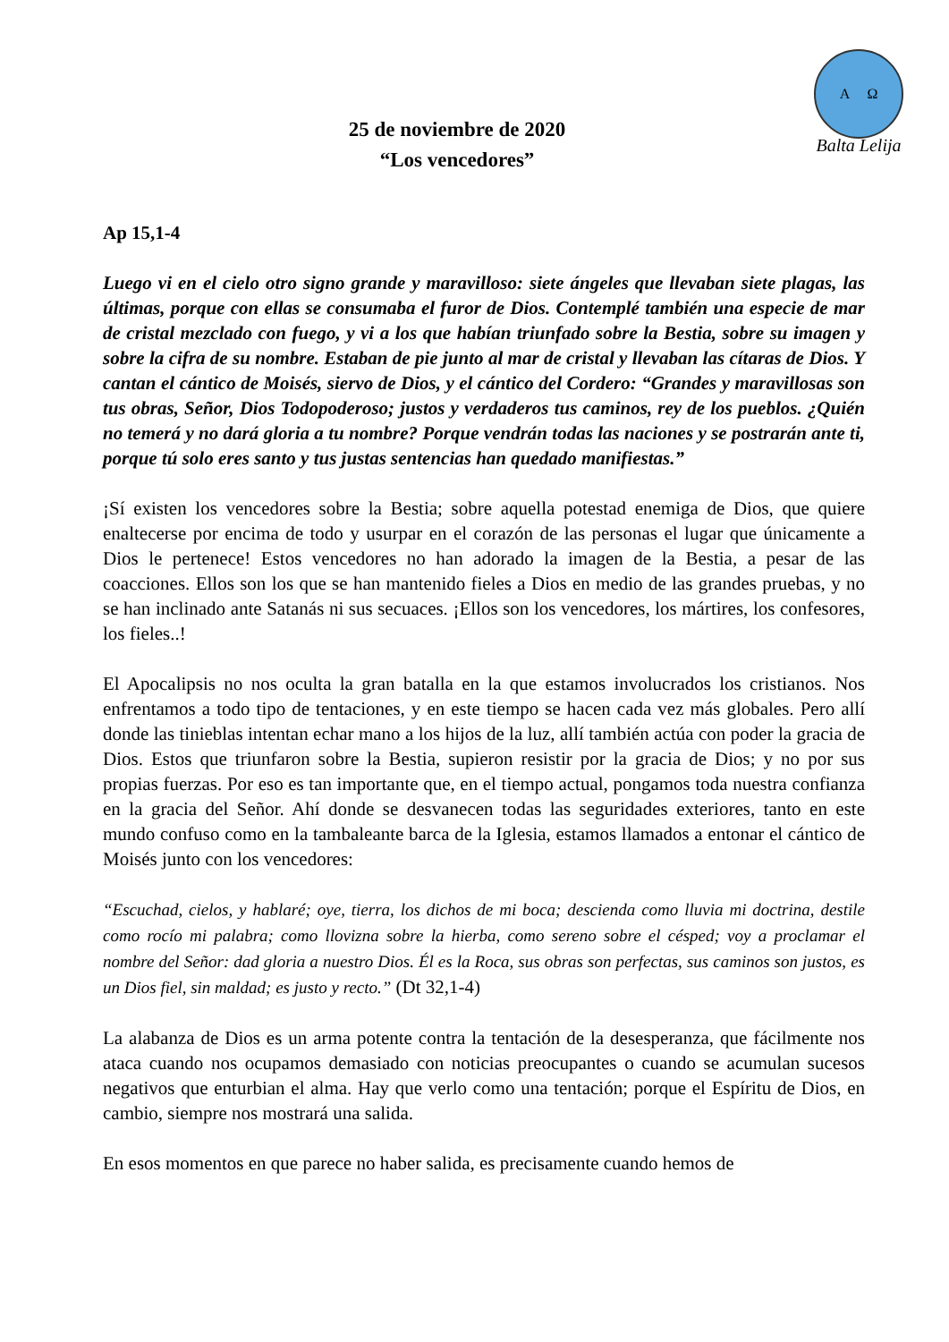A Ω
Balta Lelija
25 de noviembre de 2020
“Los vencedores”
Ap 15,1-4
Luego vi en el cielo otro signo grande y maravilloso: siete ángeles que llevaban siete plagas, las últimas, porque con ellas se consumaba el furor de Dios. Contemplé también una especie de mar de cristal mezclado con fuego, y vi a los que habían triunfado sobre la Bestia, sobre su imagen y sobre la cifra de su nombre. Estaban de pie junto al mar de cristal y llevaban las cítaras de Dios. Y cantan el cántico de Moisés, siervo de Dios, y el cántico del Cordero: “Grandes y maravillosas son tus obras, Señor, Dios Todopoderoso; justos y verdaderos tus caminos, rey de los pueblos. ¿Quién no temerá y no dará gloria a tu nombre? Porque vendrán todas las naciones y se postrarán ante ti, porque tú solo eres santo y tus justas sentencias han quedado manifiestas.”
¡Sí existen los vencedores sobre la Bestia; sobre aquella potestad enemiga de Dios, que quiere enaltecerse por encima de todo y usurpar en el corazón de las personas el lugar que únicamente a Dios le pertenece! Estos vencedores no han adorado la imagen de la Bestia, a pesar de las coacciones. Ellos son los que se han mantenido fieles a Dios en medio de las grandes pruebas, y no se han inclinado ante Satanás ni sus secuaces. ¡Ellos son los vencedores, los mártires, los confesores, los fieles..!
El Apocalipsis no nos oculta la gran batalla en la que estamos involucrados los cristianos. Nos enfrentamos a todo tipo de tentaciones, y en este tiempo se hacen cada vez más globales. Pero allí donde las tinieblas intentan echar mano a los hijos de la luz, allí también actúa con poder la gracia de Dios. Estos que triunfaron sobre la Bestia, supieron resistir por la gracia de Dios; y no por sus propias fuerzas. Por eso es tan importante que, en el tiempo actual, pongamos toda nuestra confianza en la gracia del Señor. Ahí donde se desvanecen todas las seguridades exteriores, tanto en este mundo confuso como en la tambaleante barca de la Iglesia, estamos llamados a entonar el cántico de Moisés junto con los vencedores:
“Escuchad, cielos, y hablaré; oye, tierra, los dichos de mi boca; descienda como lluvia mi doctrina, destile como rocío mi palabra; como llovizna sobre la hierba, como sereno sobre el césped; voy a proclamar el nombre del Señor: dad gloria a nuestro Dios. Él es la Roca, sus obras son perfectas, sus caminos son justos, es un Dios fiel, sin maldad; es justo y recto.” (Dt 32,1-4)
La alabanza de Dios es un arma potente contra la tentación de la desesperanza, que fácilmente nos ataca cuando nos ocupamos demasiado con noticias preocupantes o cuando se acumulan sucesos negativos que enturbian el alma. Hay que verlo como una tentación; porque el Espíritu de Dios, en cambio, siempre nos mostrará una salida.
En esos momentos en que parece no haber salida, es precisamente cuando hemos de